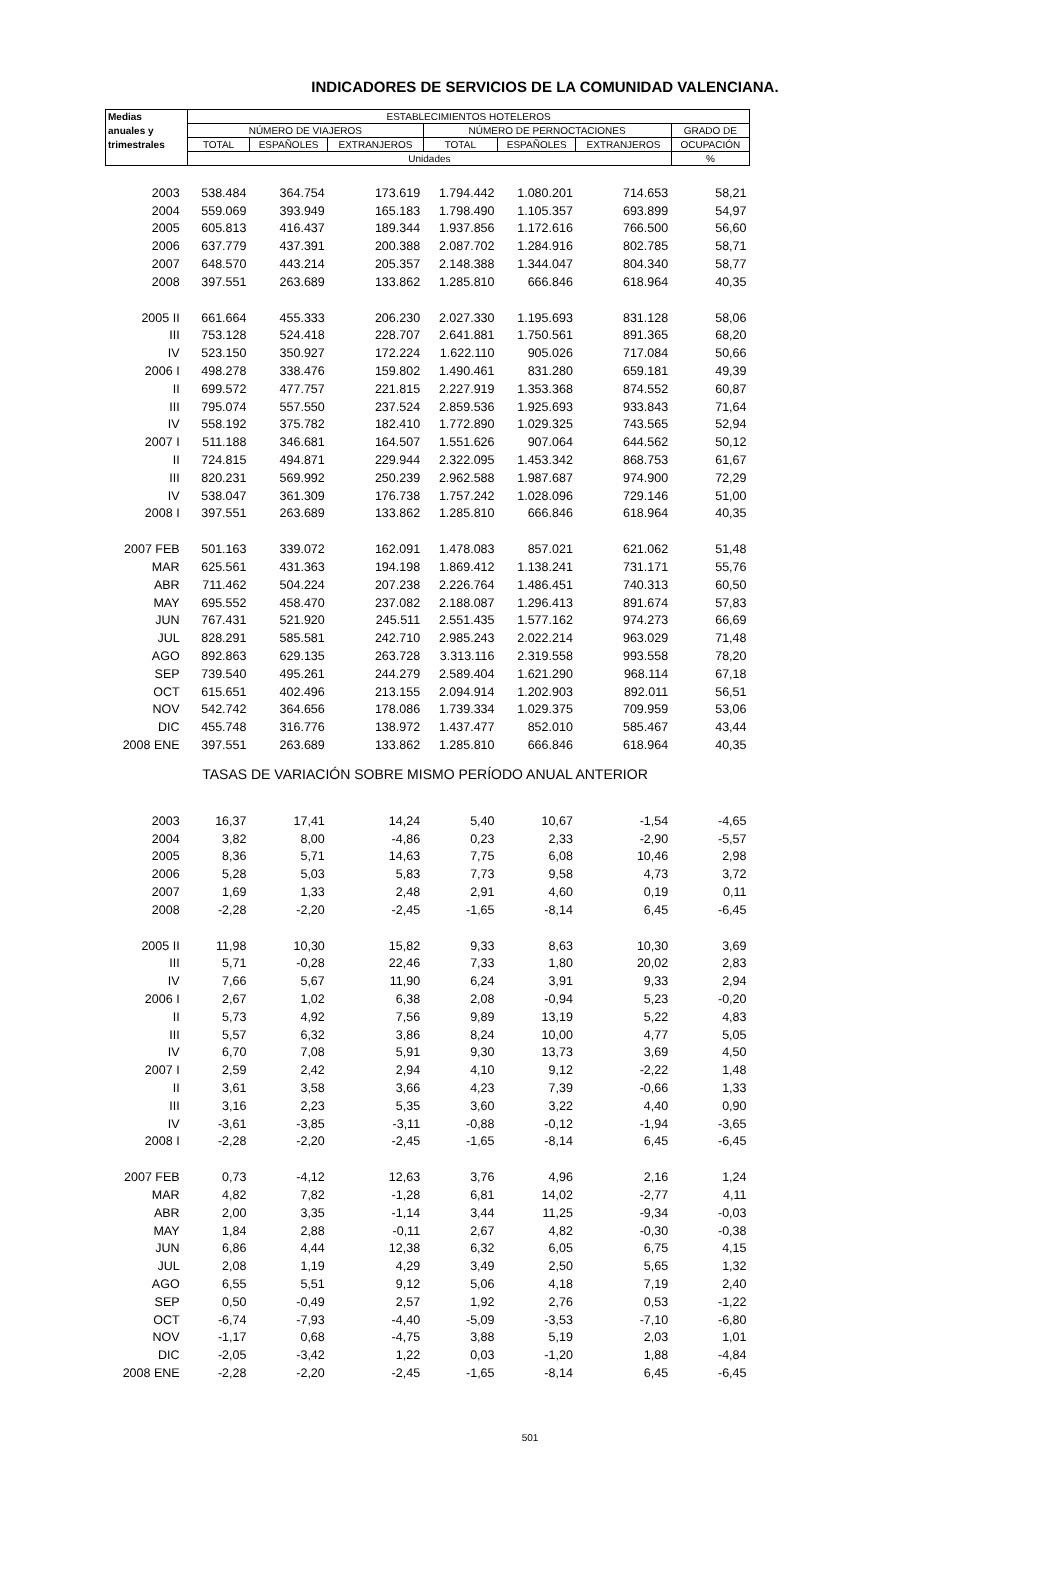INDICADORES DE SERVICIOS DE LA COMUNIDAD VALENCIANA.
| Medias | ESTABLECIMIENTOS HOTELEROS | | | | | | |
| --- | --- | --- | --- | --- | --- | --- | --- |
| anuales y | NÚMERO DE VIAJEROS | | | NÚMERO DE PERNOCTACIONES | | | GRADO DE |
| trimestrales | TOTAL | ESPAÑOLES | EXTRANJEROS | TOTAL | ESPAÑOLES | EXTRANJEROS | OCUPACIÓN |
| | Unidades | | | | | | % |
| 2003 | 538.484 | 364.754 | 173.619 | 1.794.442 | 1.080.201 | 714.653 | 58,21 |
| 2004 | 559.069 | 393.949 | 165.183 | 1.798.490 | 1.105.357 | 693.899 | 54,97 |
| 2005 | 605.813 | 416.437 | 189.344 | 1.937.856 | 1.172.616 | 766.500 | 56,60 |
| 2006 | 637.779 | 437.391 | 200.388 | 2.087.702 | 1.284.916 | 802.785 | 58,71 |
| 2007 | 648.570 | 443.214 | 205.357 | 2.148.388 | 1.344.047 | 804.340 | 58,77 |
| 2008 | 397.551 | 263.689 | 133.862 | 1.285.810 | 666.846 | 618.964 | 40,35 |
| 2005 II | 661.664 | 455.333 | 206.230 | 2.027.330 | 1.195.693 | 831.128 | 58,06 |
| III | 753.128 | 524.418 | 228.707 | 2.641.881 | 1.750.561 | 891.365 | 68,20 |
| IV | 523.150 | 350.927 | 172.224 | 1.622.110 | 905.026 | 717.084 | 50,66 |
| 2006 I | 498.278 | 338.476 | 159.802 | 1.490.461 | 831.280 | 659.181 | 49,39 |
| II | 699.572 | 477.757 | 221.815 | 2.227.919 | 1.353.368 | 874.552 | 60,87 |
| III | 795.074 | 557.550 | 237.524 | 2.859.536 | 1.925.693 | 933.843 | 71,64 |
| IV | 558.192 | 375.782 | 182.410 | 1.772.890 | 1.029.325 | 743.565 | 52,94 |
| 2007 I | 511.188 | 346.681 | 164.507 | 1.551.626 | 907.064 | 644.562 | 50,12 |
| II | 724.815 | 494.871 | 229.944 | 2.322.095 | 1.453.342 | 868.753 | 61,67 |
| III | 820.231 | 569.992 | 250.239 | 2.962.588 | 1.987.687 | 974.900 | 72,29 |
| IV | 538.047 | 361.309 | 176.738 | 1.757.242 | 1.028.096 | 729.146 | 51,00 |
| 2008 I | 397.551 | 263.689 | 133.862 | 1.285.810 | 666.846 | 618.964 | 40,35 |
| 2007 FEB | 501.163 | 339.072 | 162.091 | 1.478.083 | 857.021 | 621.062 | 51,48 |
| MAR | 625.561 | 431.363 | 194.198 | 1.869.412 | 1.138.241 | 731.171 | 55,76 |
| ABR | 711.462 | 504.224 | 207.238 | 2.226.764 | 1.486.451 | 740.313 | 60,50 |
| MAY | 695.552 | 458.470 | 237.082 | 2.188.087 | 1.296.413 | 891.674 | 57,83 |
| JUN | 767.431 | 521.920 | 245.511 | 2.551.435 | 1.577.162 | 974.273 | 66,69 |
| JUL | 828.291 | 585.581 | 242.710 | 2.985.243 | 2.022.214 | 963.029 | 71,48 |
| AGO | 892.863 | 629.135 | 263.728 | 3.313.116 | 2.319.558 | 993.558 | 78,20 |
| SEP | 739.540 | 495.261 | 244.279 | 2.589.404 | 1.621.290 | 968.114 | 67,18 |
| OCT | 615.651 | 402.496 | 213.155 | 2.094.914 | 1.202.903 | 892.011 | 56,51 |
| NOV | 542.742 | 364.656 | 178.086 | 1.739.334 | 1.029.375 | 709.959 | 53,06 |
| DIC | 455.748 | 316.776 | 138.972 | 1.437.477 | 852.010 | 585.467 | 43,44 |
| 2008 ENE | 397.551 | 263.689 | 133.862 | 1.285.810 | 666.846 | 618.964 | 40,35 |
| TASAS DE VARIACIÓN SOBRE MISMO PERÍODO ANUAL ANTERIOR | | | | | | | |
| 2003 | 16,37 | 17,41 | 14,24 | 5,40 | 10,67 | -1,54 | -4,65 |
| 2004 | 3,82 | 8,00 | -4,86 | 0,23 | 2,33 | -2,90 | -5,57 |
| 2005 | 8,36 | 5,71 | 14,63 | 7,75 | 6,08 | 10,46 | 2,98 |
| 2006 | 5,28 | 5,03 | 5,83 | 7,73 | 9,58 | 4,73 | 3,72 |
| 2007 | 1,69 | 1,33 | 2,48 | 2,91 | 4,60 | 0,19 | 0,11 |
| 2008 | -2,28 | -2,20 | -2,45 | -1,65 | -8,14 | 6,45 | -6,45 |
| 2005 II | 11,98 | 10,30 | 15,82 | 9,33 | 8,63 | 10,30 | 3,69 |
| III | 5,71 | -0,28 | 22,46 | 7,33 | 1,80 | 20,02 | 2,83 |
| IV | 7,66 | 5,67 | 11,90 | 6,24 | 3,91 | 9,33 | 2,94 |
| 2006 I | 2,67 | 1,02 | 6,38 | 2,08 | -0,94 | 5,23 | -0,20 |
| II | 5,73 | 4,92 | 7,56 | 9,89 | 13,19 | 5,22 | 4,83 |
| III | 5,57 | 6,32 | 3,86 | 8,24 | 10,00 | 4,77 | 5,05 |
| IV | 6,70 | 7,08 | 5,91 | 9,30 | 13,73 | 3,69 | 4,50 |
| 2007 I | 2,59 | 2,42 | 2,94 | 4,10 | 9,12 | -2,22 | 1,48 |
| II | 3,61 | 3,58 | 3,66 | 4,23 | 7,39 | -0,66 | 1,33 |
| III | 3,16 | 2,23 | 5,35 | 3,60 | 3,22 | 4,40 | 0,90 |
| IV | -3,61 | -3,85 | -3,11 | -0,88 | -0,12 | -1,94 | -3,65 |
| 2008 I | -2,28 | -2,20 | -2,45 | -1,65 | -8,14 | 6,45 | -6,45 |
| 2007 FEB | 0,73 | -4,12 | 12,63 | 3,76 | 4,96 | 2,16 | 1,24 |
| MAR | 4,82 | 7,82 | -1,28 | 6,81 | 14,02 | -2,77 | 4,11 |
| ABR | 2,00 | 3,35 | -1,14 | 3,44 | 11,25 | -9,34 | -0,03 |
| MAY | 1,84 | 2,88 | -0,11 | 2,67 | 4,82 | -0,30 | -0,38 |
| JUN | 6,86 | 4,44 | 12,38 | 6,32 | 6,05 | 6,75 | 4,15 |
| JUL | 2,08 | 1,19 | 4,29 | 3,49 | 2,50 | 5,65 | 1,32 |
| AGO | 6,55 | 5,51 | 9,12 | 5,06 | 4,18 | 7,19 | 2,40 |
| SEP | 0,50 | -0,49 | 2,57 | 1,92 | 2,76 | 0,53 | -1,22 |
| OCT | -6,74 | -7,93 | -4,40 | -5,09 | -3,53 | -7,10 | -6,80 |
| NOV | -1,17 | 0,68 | -4,75 | 3,88 | 5,19 | 2,03 | 1,01 |
| DIC | -2,05 | -3,42 | 1,22 | 0,03 | -1,20 | 1,88 | -4,84 |
| 2008 ENE | -2,28 | -2,20 | -2,45 | -1,65 | -8,14 | 6,45 | -6,45 |
501